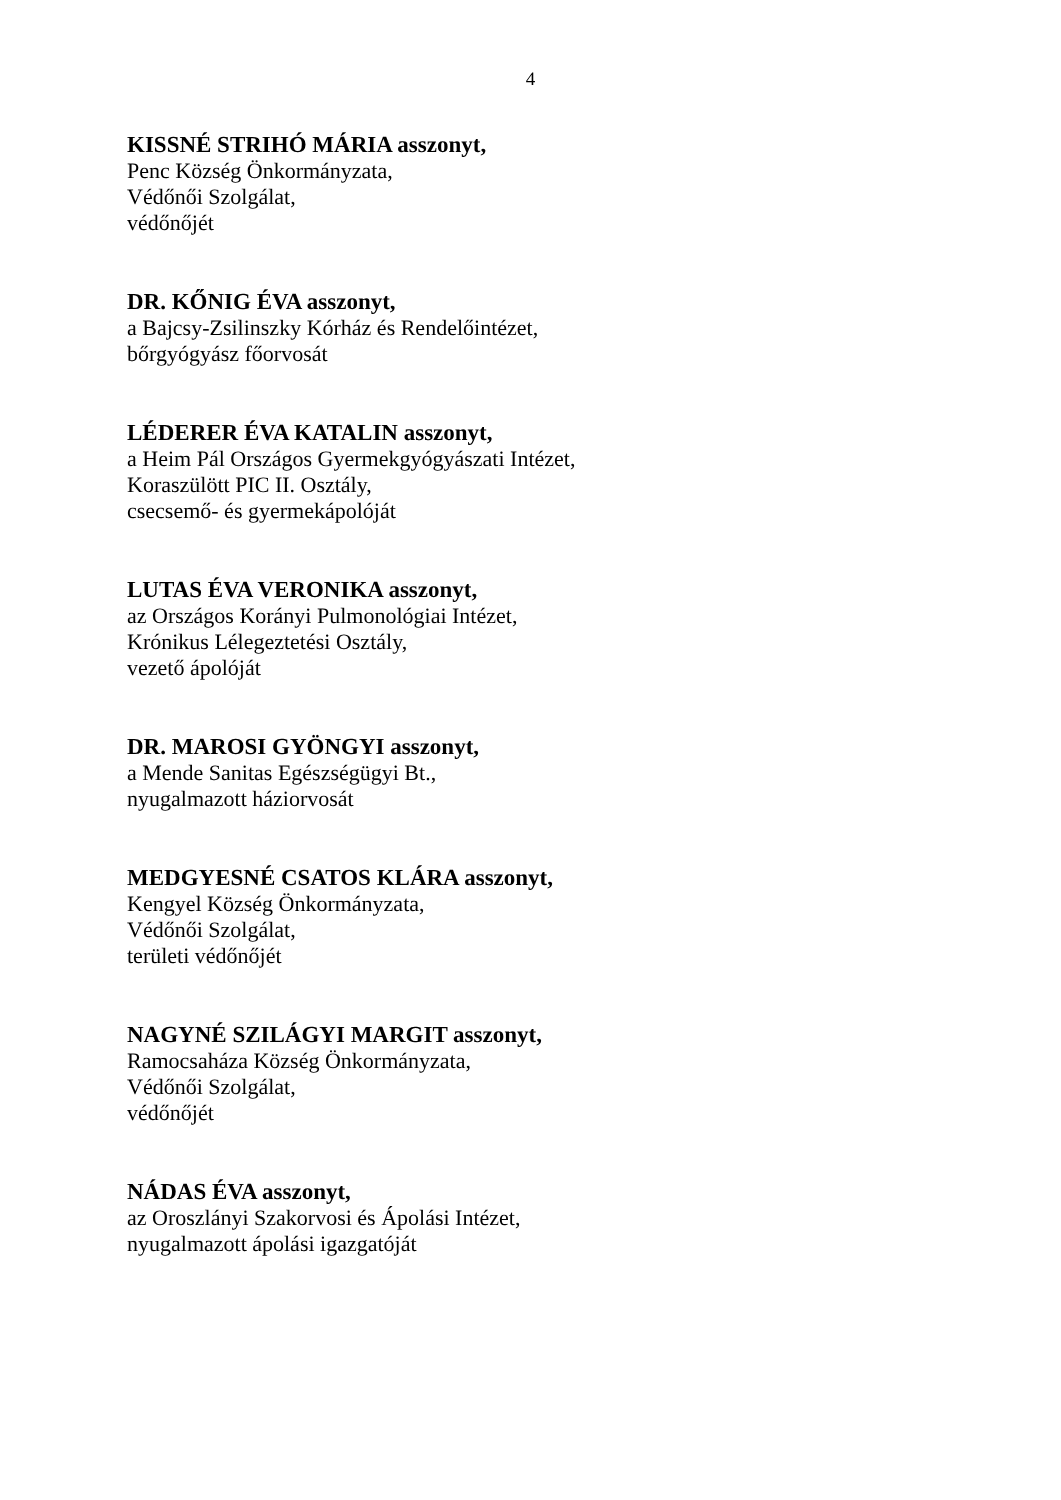4
KISSNÉ STRIHÓ MÁRIA asszonyt,
Penc Község Önkormányzata,
Védőnői Szolgálat,
védőnőjét
DR. KŐNIG ÉVA asszonyt,
a Bajcsy-Zsilinszky Kórház és Rendelőintézet,
bőrgyógyász főorvosát
LÉDERER ÉVA KATALIN asszonyt,
a Heim Pál Országos Gyermekgyógyászati Intézet,
Koraszülött PIC II. Osztály,
csecsemő- és gyermekápolóját
LUTAS ÉVA VERONIKA asszonyt,
az Országos Korányi Pulmonológiai Intézet,
Krónikus Lélegeztetési Osztály,
vezető ápolóját
DR. MAROSI GYÖNGYI asszonyt,
a Mende Sanitas Egészségügyi Bt.,
nyugalmazott háziorvosát
MEDGYESNÉ CSATOS KLÁRA asszonyt,
Kengyel Község Önkormányzata,
Védőnői Szolgálat,
területi védőnőjét
NAGYNÉ SZILÁGYI MARGIT asszonyt,
Ramocsaháza Község Önkormányzata,
Védőnői Szolgálat,
védőnőjét
NÁDAS ÉVA asszonyt,
az Oroszlányi Szakorvosi és Ápolási Intézet,
nyugalmazott ápolási igazgatóját